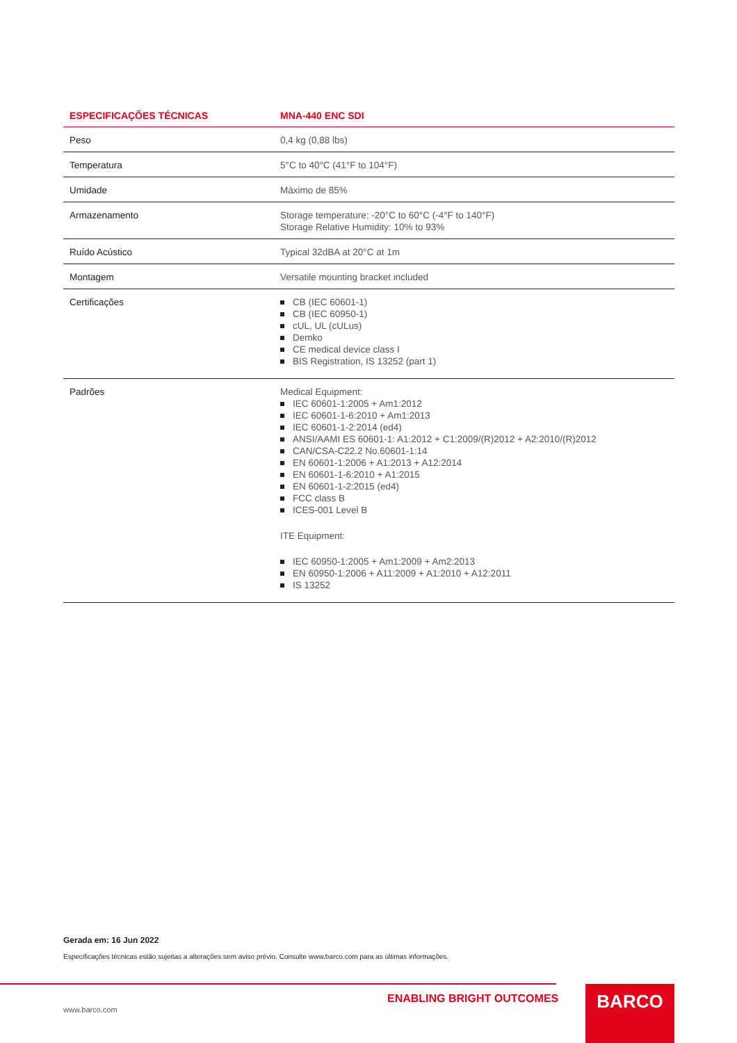| ESPECIFICAÇÕES TÉCNICAS | MNA-440 ENC SDI |
| --- | --- |
| Peso | 0,4 kg (0,88 lbs) |
| Temperatura | 5°C to 40°C (41°F to 104°F) |
| Umidade | Máximo de 85% |
| Armazenamento | Storage temperature: -20°C to 60°C (-4°F to 140°F) Storage Relative Humidity: 10% to 93% |
| Ruído Acústico | Typical 32dBA at 20°C at 1m |
| Montagem | Versatile mounting bracket included |
| Certificações | CB (IEC 60601-1) CB (IEC 60950-1) cUL, UL (cULus) Demko CE medical device class I BIS Registration, IS 13252 (part 1) |
| Padrões | Medical Equipment: IEC 60601-1:2005 + Am1:2012 IEC 60601-1-6:2010 + Am1:2013 IEC 60601-1-2:2014 (ed4) ANSI/AAMI ES 60601-1: A1:2012 + C1:2009/(R)2012 + A2:2010/(R)2012 CAN/CSA-C22.2 No.60601-1:14 EN 60601-1:2006 + A1:2013 + A12:2014 EN 60601-1-6:2010 + A1:2015 EN 60601-1-2:2015 (ed4) FCC class B ICES-001 Level B ITE Equipment: IEC 60950-1:2005 + Am1:2009 + Am2:2013 EN 60950-1:2006 + A11:2009 + A1:2010 + A12:2011 IS 13252 |
Gerada em: 16 Jun 2022
Especificações técnicas estão sujeitas a alterações sem aviso prévio. Consulte www.barco.com para as últimas informações.
www.barco.com
ENABLING BRIGHT OUTCOMES BARCO